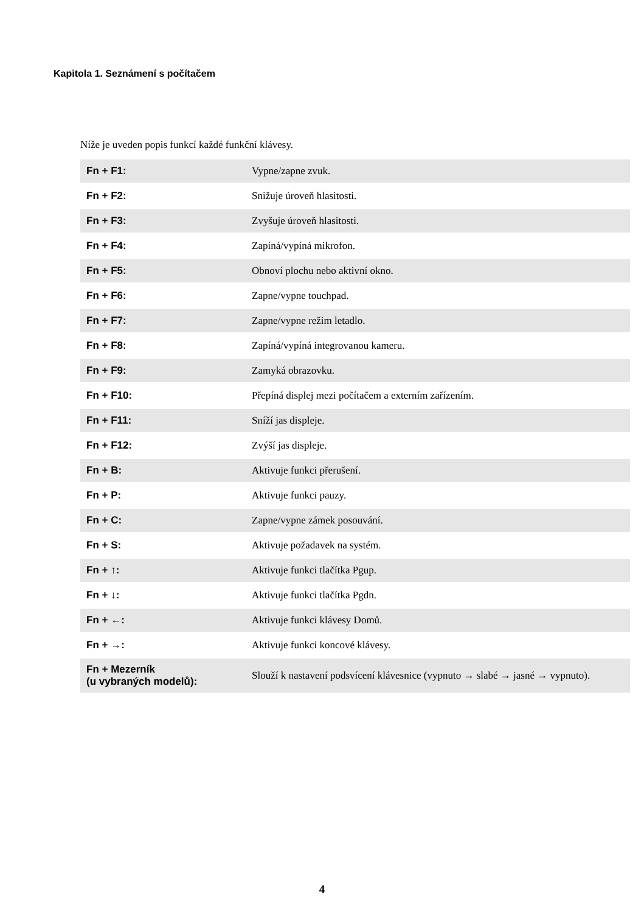Kapitola 1. Seznámení s počítačem
Níže je uveden popis funkcí každé funkční klávesy.
| Fn + F1: | Vypne/zapne zvuk. |
| Fn + F2: | Snižuje úroveň hlasitosti. |
| Fn + F3: | Zvyšuje úroveň hlasitosti. |
| Fn + F4: | Zapíná/vypíná mikrofon. |
| Fn + F5: | Obnoví plochu nebo aktivní okno. |
| Fn + F6: | Zapne/vypne touchpad. |
| Fn + F7: | Zapne/vypne režim letadlo. |
| Fn + F8: | Zapíná/vypíná integrovanou kameru. |
| Fn + F9: | Zamyká obrazovku. |
| Fn + F10: | Přepíná displej mezi počítačem a externím zařízením. |
| Fn + F11: | Sníží jas displeje. |
| Fn + F12: | Zvýší jas displeje. |
| Fn + B: | Aktivuje funkci přerušení. |
| Fn + P: | Aktivuje funkci pauzy. |
| Fn + C: | Zapne/vypne zámek posouvání. |
| Fn + S: | Aktivuje požadavek na systém. |
| Fn + ↑: | Aktivuje funkci tlačítka Pgup. |
| Fn + ↓: | Aktivuje funkci tlačítka Pgdn. |
| Fn + ←: | Aktivuje funkci klávesy Domů. |
| Fn + →: | Aktivuje funkci koncové klávesy. |
| Fn + Mezerník (u vybraných modelů): | Slouží k nastavení podsvícení klávesnice (vypnuto → slabé → jasné → vypnuto). |
4